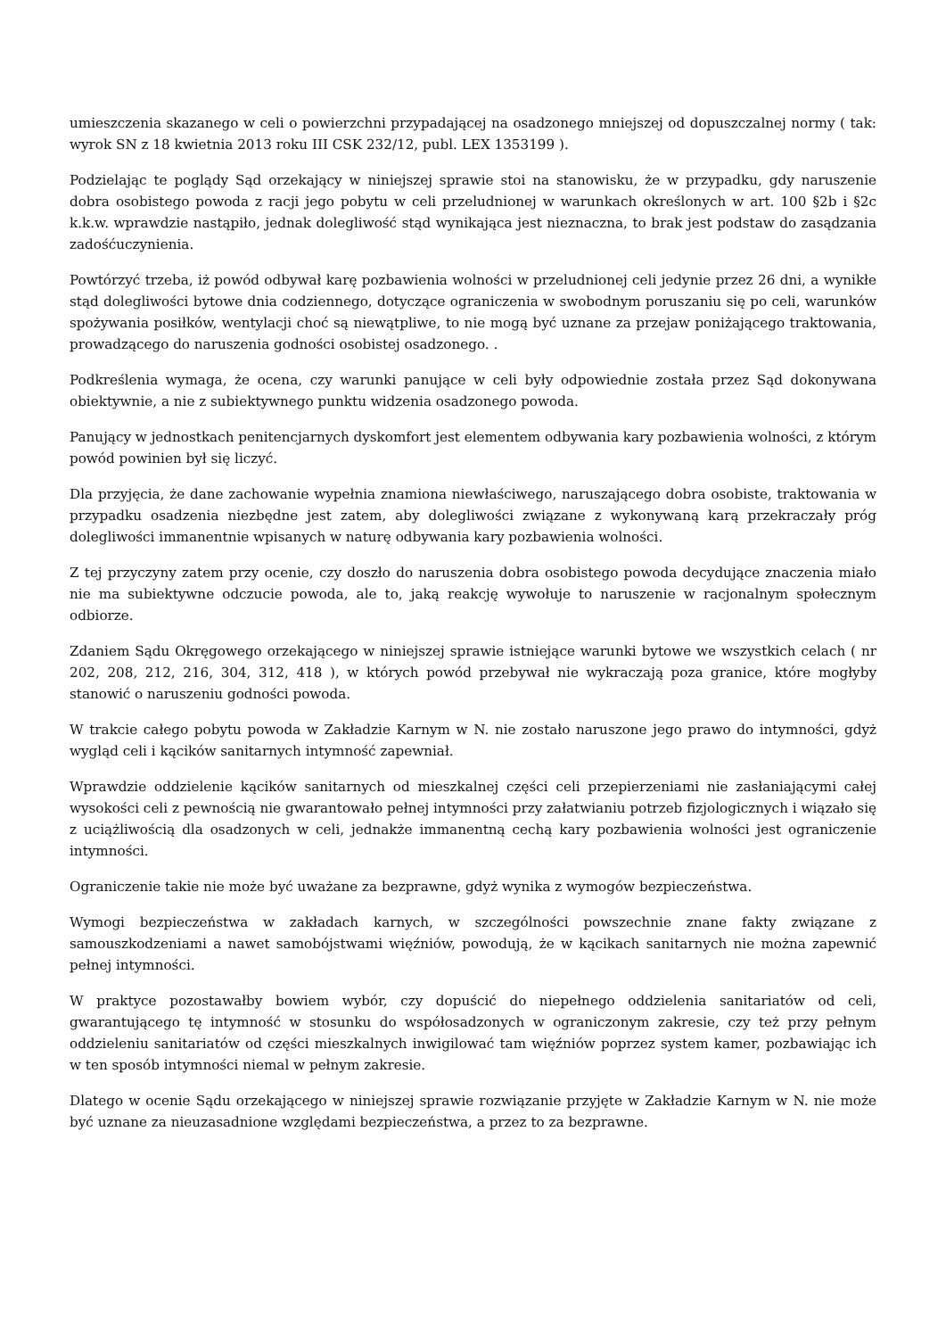umieszczenia skazanego w celi o powierzchni przypadającej na osadzonego mniejszej od dopuszczalnej normy ( tak: wyrok SN z 18 kwietnia 2013 roku III CSK 232/12, publ. LEX 1353199 ).
Podzielając te poglądy Sąd orzekający w niniejszej sprawie stoi na stanowisku, że w przypadku, gdy naruszenie dobra osobistego powoda z racji jego pobytu w celi przeludnionej w warunkach określonych w art. 100 §2b i §2c k.k.w. wprawdzie nastąpiło, jednak dolegliwość stąd wynikająca jest nieznaczna, to brak jest podstaw do zasądzania zadośćuczynienia.
Powtórzyć trzeba, iż powód odbywał karę pozbawienia wolności w przeludnionej celi jedynie przez 26 dni, a wynikłe stąd dolegliwości bytowe dnia codziennego, dotyczące ograniczenia w swobodnym poruszaniu się po celi, warunków spożywania posiłków, wentylacji choć są niewątpliwe, to nie mogą być uznane za przejaw poniżającego traktowania, prowadzącego do naruszenia godności osobistej osadzonego. .
Podkreślenia wymaga, że ocena, czy warunki panujące w celi były odpowiednie została przez Sąd dokonywana obiektywnie, a nie z subiektywnego punktu widzenia osadzonego powoda.
Panujący w jednostkach penitencjarnych dyskomfort jest elementem odbywania kary pozbawienia wolności, z którym powód powinien był się liczyć.
Dla przyjęcia, że dane zachowanie wypełnia znamiona niewłaściwego, naruszającego dobra osobiste, traktowania w przypadku osadzenia niezbędne jest zatem, aby dolegliwości związane z wykonywaną karą przekraczały próg dolegliwości immanentnie wpisanych w naturę odbywania kary pozbawienia wolności.
Z tej przyczyny zatem przy ocenie, czy doszło do naruszenia dobra osobistego powoda decydujące znaczenia miało nie ma subiektywne odczucie powoda, ale to, jaką reakcję wywołuje to naruszenie w racjonalnym społecznym odbiorze.
Zdaniem Sądu Okręgowego orzekającego w niniejszej sprawie istniejące warunki bytowe we wszystkich celach ( nr 202, 208, 212, 216, 304, 312, 418 ), w których powód przebywał nie wykraczają poza granice, które mogłyby stanowić o naruszeniu godności powoda.
W trakcie całego pobytu powoda w Zakładzie Karnym w N. nie zostało naruszone jego prawo do intymności, gdyż wygląd celi i kącików sanitarnych intymność zapewniał.
Wprawdzie oddzielenie kącików sanitarnych od mieszkalnej części celi przepierzeniami nie zasłaniającymi całej wysokości celi z pewnością nie gwarantowało pełnej intymności przy załatwianiu potrzeb fizjologicznych i wiązało się z uciążliwością dla osadzonych w celi, jednakże immanentną cechą kary pozbawienia wolności jest ograniczenie intymności.
Ograniczenie takie nie może być uważane za bezprawne, gdyż wynika z wymogów bezpieczeństwa.
Wymogi bezpieczeństwa w zakładach karnych, w szczególności powszechnie znane fakty związane z samouszkodzeniami a nawet samobójstwami więźniów, powodują, że w kącikach sanitarnych nie można zapewnić pełnej intymności.
W praktyce pozostawałby bowiem wybór, czy dopuścić do niepełnego oddzielenia sanitariatów od celi, gwarantującego tę intymność w stosunku do współosadzonych w ograniczonym zakresie, czy też przy pełnym oddzieleniu sanitariatów od części mieszkalnych inwigilować tam więźniów poprzez system kamer, pozbawiając ich w ten sposób intymności niemal w pełnym zakresie.
Dlatego w ocenie Sądu orzekającego w niniejszej sprawie rozwiązanie przyjęte w Zakładzie Karnym w N. nie może być uznane za nieuzasadnione względami bezpieczeństwa, a przez to za bezprawne.